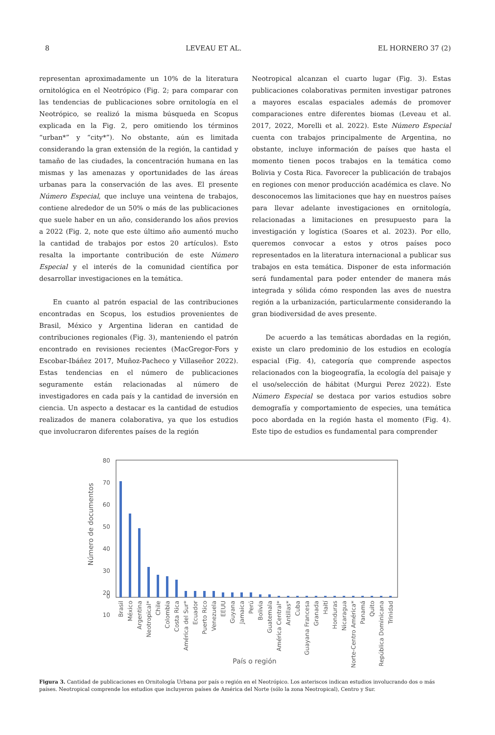8 LEVEAU ET AL. EL HORNERO 37 (2)
representan aproximadamente un 10% de la literatura ornitológica en el Neotrópico (Fig. 2; para comparar con las tendencias de publicaciones sobre ornitología en el Neotrópico, se realizó la misma búsqueda en Scopus explicada en la Fig. 2, pero omitiendo los términos “urban*” y “city*”). No obstante, aún es limitada considerando la gran extensión de la región, la cantidad y tamaño de las ciudades, la concentración humana en las mismas y las amenazas y oportunidades de las áreas urbanas para la conservación de las aves. El presente Número Especial, que incluye una veintena de trabajos, contiene alrededor de un 50% o más de las publicaciones que suele haber en un año, considerando los años previos a 2022 (Fig. 2, note que este último año aumentó mucho la cantidad de trabajos por estos 20 artículos). Esto resalta la importante contribución de este Número Especial y el interés de la comunidad científica por desarrollar investigaciones en la temática.
En cuanto al patrón espacial de las contribuciones encontradas en Scopus, los estudios provenientes de Brasil, México y Argentina lideran en cantidad de contribuciones regionales (Fig. 3), manteniendo el patrón encontrado en revisiones recientes (MacGregor-Fors y Escobar-Ibáñez 2017, Muñoz-Pacheco y Villaseñor 2022). Estas tendencias en el número de publicaciones seguramente están relacionadas al número de investigadores en cada país y la cantidad de inversión en ciencia. Un aspecto a destacar es la cantidad de estudios realizados de manera colaborativa, ya que los estudios que involucraron diferentes países de la región
Neotropical alcanzan el cuarto lugar (Fig. 3). Estas publicaciones colaborativas permiten investigar patrones a mayores escalas espaciales además de promover comparaciones entre diferentes biomas (Leveau et al. 2017, 2022, Morelli et al. 2022). Este Número Especial cuenta con trabajos principalmente de Argentina, no obstante, incluye información de países que hasta el momento tienen pocos trabajos en la temática como Bolivia y Costa Rica. Favorecer la publicación de trabajos en regiones con menor producción académica es clave. No desconocemos las limitaciones que hay en nuestros países para llevar adelante investigaciones en ornitología, relacionadas a limitaciones en presupuesto para la investigación y logística (Soares et al. 2023). Por ello, queremos convocar a estos y otros países poco representados en la literatura internacional a publicar sus trabajos en esta temática. Disponer de esta información será fundamental para poder entender de manera más integrada y sólida cómo responden las aves de nuestra región a la urbanización, particularmente considerando la gran biodiversidad de aves presente.
De acuerdo a las temáticas abordadas en la región, existe un claro predominio de los estudios en ecología espacial (Fig. 4), categoría que comprende aspectos relacionados con la biogeografía, la ecología del paisaje y el uso/selección de hábitat (Murgui Perez 2022). Este Número Especial se destaca por varios estudios sobre demografía y comportamiento de especies, una temática poco abordada en la región hasta el momento (Fig. 4). Este tipo de estudios es fundamental para comprender
80
70
60
50
40
30
20
10
0
Número de documentos
Brasil
México
Argentina
Neotropical*
Chile
Colombia
Costa Rica
América del Sur*
Ecuador
Puerto Rico
Venezuela
EEUU
Guyana
Jamaica
Perú
Bolivia
Guatemala
América Central*
Antillas*
Cuba
Guayana Francesa
Granada
Haití
Honduras
Nicaragua
Norte-Centro América*
Panamá
Quito
República Dominicana
Trinidad
País o región
Figura 3. Cantidad de publicaciones en Ornitología Urbana por país o región en el Neotrópico. Los asteriscos indican estudios involucrando dos o más países. Neotropical comprende los estudios que incluyeron países de América del Norte (sólo la zona Neotropical), Centro y Sur.